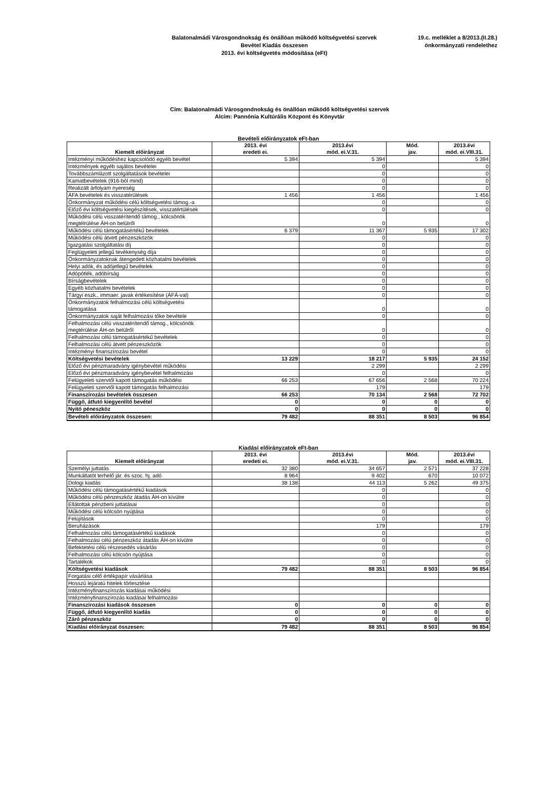Balatonalmádi Városgondnokság és önállóan működő költségvetési szervek
Bevétel Kiadás összesen
2013. évi költségvetés módosítása (eFt)
19.c. melléklet a 8/2013.(II.28.)
önkormányzati rendelethez
Cím: Balatonalmádi Városgondnokság és önállóan működő költségvetési szervek
Alcím: Pannónia Kultúrális Központ és Könyvtár
Bevételi előirányzatok eFt-ban
| Kiemelt előirányzat | 2013. évi eredeti ei. | 2013.évi mód. ei.V.31. | Mód. jav. | 2013.évi mód. ei.VIII.31. |
| --- | --- | --- | --- | --- |
| Intézményi működéshez kapcsolódó egyéb bevétel | 5 394 | 5 394 | | 5 394 |
| Intézmények egyéb sajátos bevételei | | 0 | | 0 |
| Továbbszámlázott szolgáltatások bevételei | | 0 | | 0 |
| Kamatbevételek (916-ból mind) | | 0 | | 0 |
| Realizált árfolyam nyereség | | 0 | | 0 |
| ÁFA bevételek és visszatérülések | 1 456 | 1 456 | | 1 456 |
| Önkormányzat működési célú költségvetési támog.-a | | 0 | | 0 |
| Előző évi költségvetési kiegészítések, visszatértülések | | 0 | | 0 |
| Működési célú visszatérítendő támog., kölcsönök megtélrülése ÁH-on belülről | | 0 | | 0 |
| Működési célú támogatásértékű bevételek | 6 379 | 11 367 | 5 935 | 17 302 |
| Működési célú átvett pénzeszközök | | 0 | | 0 |
| Igazgatási szolgáltatási díj | | 0 | | 0 |
| Feglügyeleti jellegű tevékenység díja | | 0 | | 0 |
| Önkormányzatoknak átengedett közhatalmi bevételek | | 0 | | 0 |
| Helyi adók, és adójellegű bevételek | | 0 | | 0 |
| Adópótlék, adóbírság | | 0 | | 0 |
| Bírságbevételek | | 0 | | 0 |
| Egyéb közhatalmi bevételek | | 0 | | 0 |
| Tárgyi eszk., immaer. javak értékesítése (ÁFÁ-val) | | 0 | | 0 |
| Önkormányzatok felhalmozási célú költségvetési támogatása | | 0 | | 0 |
| Önkormányzatok saját felhalmozási tőke bevétele | | 0 | | 0 |
| Felhalmozási célú visszatérítendő támog., kölcsönök megtérülése ÁH-on belülről | | 0 | | 0 |
| Felhalmozási célú támogatásértékű bevételek | | 0 | | 0 |
| Felhalmozási célú átvett pénzeszközök | | 0 | | 0 |
| Intézményi finanszírozási bevétel | | 0 | | 0 |
| Költségvetési bevételek | 13 229 | 18 217 | 5 935 | 24 152 |
| Előző évi pénzmaradvány igénybevétel működési | | 2 299 | | 2 299 |
| Előző évi pénzmaradvány igénybevétel felhalmozási | | 0 | | 0 |
| Felügyeleti szervtől kapott támogatás működési | 66 253 | 67 656 | 2 568 | 70 224 |
| Felügyeleti szervtől kapott támogatás felhalmozási | | 179 | | 179 |
| Finanszírozási bevételek összesen | 66 253 | 70 134 | 2 568 | 72 702 |
| Függő, átfutó kiegyenlítő bevétel | 0 | 0 | 0 | 0 |
| Nyitó péneszköz | 0 | 0 | 0 | 0 |
| Bevételi előirányzatok összesen: | 79 482 | 88 351 | 8 503 | 96 854 |
Kiadási előirányzatok eFt-ban
| Kiemelt előirányzat | 2013. évi eredeti ei. | 2013.évi mód. ei.V.31. | Mód. jav. | 2013.évi mód. ei.VIII.31. |
| --- | --- | --- | --- | --- |
| Személyi juttatás | 32 380 | 34 657 | 2 571 | 37 228 |
| Munkáltatót terhelő jár. és szoc. hj. adó | 8 964 | 9 402 | 670 | 10 072 |
| Dologi kiadás | 38 138 | 44 113 | 5 262 | 49 375 |
| Működési célú támogatásértékű kiadások | | 0 | | 0 |
| Működési célú pénzeszköz átadás ÁH-on kívülre | | 0 | | 0 |
| Ellátottak pénzbeni juttatásai | | 0 | | 0 |
| Működési célú kölcsön nyújtása | | 0 | | 0 |
| Felújítások | | 0 | | 0 |
| Beruházások | | 179 | | 179 |
| Felhalmozási célú támogatásértékű kiadások | | 0 | | 0 |
| Felhalmozási célú pénzeszköz átadás ÁH-on kívülre | | 0 | | 0 |
| Befektetési célú részesedés vásárlás | | 0 | | 0 |
| Felhalmozási célú kölcsön nyújtása | | 0 | | 0 |
| Tartalékok | | 0 | | 0 |
| Költségvetési kiadások | 79 482 | 88 351 | 8 503 | 96 854 |
| Forgatási célő értékpapír vásárlása | | | | |
| Hosszú lejáratú hitelek törlesztése | | | | |
| Intézményfinanszírozás kiadásai működési | | | | |
| Intézményfinanszírozás kiadásai felhalmozási | | | | |
| Finanszírozási kiadások összesen | 0 | 0 | 0 | 0 |
| Függő, átfutó kiegyenlítő kiadás | 0 | 0 | 0 | 0 |
| Záró pénzeszköz | 0 | 0 | 0 | 0 |
| Kiadási előirányzat összesen: | 79 482 | 88 351 | 8 503 | 96 854 |